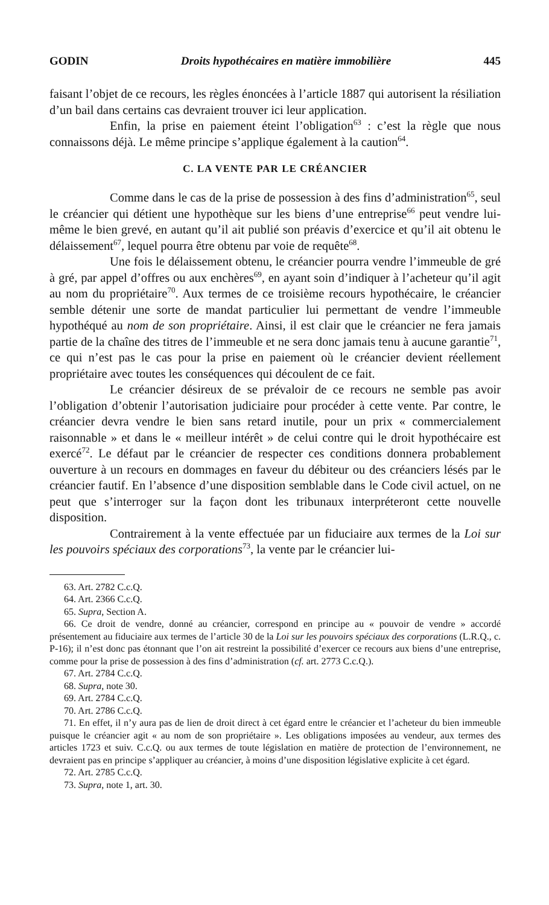GODIN Droits hypothécaires en matière immobilière 445
faisant l’objet de ce recours, les règles énoncées à l’article 1887 qui autorisent la résiliation d’un bail dans certains cas devraient trouver ici leur application.
Enfin, la prise en paiement éteint l’obligation<sup>63</sup> : c’est la règle que nous connaissons déjà. Le même principe s’applique également à la caution<sup>64</sup>.
C. LA VENTE PAR LE CRÉANCIER
Comme dans le cas de la prise de possession à des fins d’administration<sup>65</sup>, seul le créancier qui détient une hypothèque sur les biens d’une entreprise<sup>66</sup> peut vendre lui-même le bien grevé, en autant qu’il ait publié son préavis d’exercice et qu’il ait obtenu le délaissement<sup>67</sup>, lequel pourra être obtenu par voie de requête<sup>68</sup>.
Une fois le délaissement obtenu, le créancier pourra vendre l’immeuble de gré à gré, par appel d’offres ou aux enchères<sup>69</sup>, en ayant soin d’indiquer à l’acheteur qu’il agit au nom du propriétaire<sup>70</sup>. Aux termes de ce troisième recours hypothécaire, le créancier semble détenir une sorte de mandat particulier lui permettant de vendre l’immeuble hypothéqué au nom de son propriétaire. Ainsi, il est clair que le créancier ne fera jamais partie de la chaîne des titres de l’immeuble et ne sera donc jamais tenu à aucune garantie<sup>71</sup>, ce qui n’est pas le cas pour la prise en paiement où le créancier devient réellement propriétaire avec toutes les conséquences qui découlent de ce fait.
Le créancier désireux de se prévaloir de ce recours ne semble pas avoir l’obligation d’obtenir l’autorisation judiciaire pour procéder à cette vente. Par contre, le créancier devra vendre le bien sans retard inutile, pour un prix « commercialement raisonnable » et dans le « meilleur intérêt » de celui contre qui le droit hypothécaire est exercé<sup>72</sup>. Le défaut par le créancier de respecter ces conditions donnera probablement ouverture à un recours en dommages en faveur du débiteur ou des créanciers lésés par le créancier fautif. En l’absence d’une disposition semblable dans le Code civil actuel, on ne peut que s’interroger sur la façon dont les tribunaux interpréteront cette nouvelle disposition.
Contrairement à la vente effectuée par un fiduciaire aux termes de la Loi sur les pouvoirs spéciaux des corporations<sup>73</sup>, la vente par le créancier lui-
63. Art. 2782 C.c.Q.
64. Art. 2366 C.c.Q.
65. Supra, Section A.
66. Ce droit de vendre, donné au créancier, correspond en principe au « pouvoir de vendre » accordé présentement au fiduciaire aux termes de l’article 30 de la Loi sur les pouvoirs spéciaux des corporations (L.R.Q., c. P-16); il n’est donc pas étonnant que l’on ait restreint la possibilité d’exercer ce recours aux biens d’une entreprise, comme pour la prise de possession à des fins d’administration (cf. art. 2773 C.c.Q.).
67. Art. 2784 C.c.Q.
68. Supra, note 30.
69. Art. 2784 C.c.Q.
70. Art. 2786 C.c.Q.
71. En effet, il n’y aura pas de lien de droit direct à cet égard entre le créancier et l’acheteur du bien immeuble puisque le créancier agit « au nom de son propriétaire ». Les obligations imposées au vendeur, aux termes des articles 1723 et suiv. C.c.Q. ou aux termes de toute législation en matière de protection de l’environnement, ne devraient pas en principe s’appliquer au créancier, à moins d’une disposition législative explicite à cet égard.
72. Art. 2785 C.c.Q.
73. Supra, note 1, art. 30.